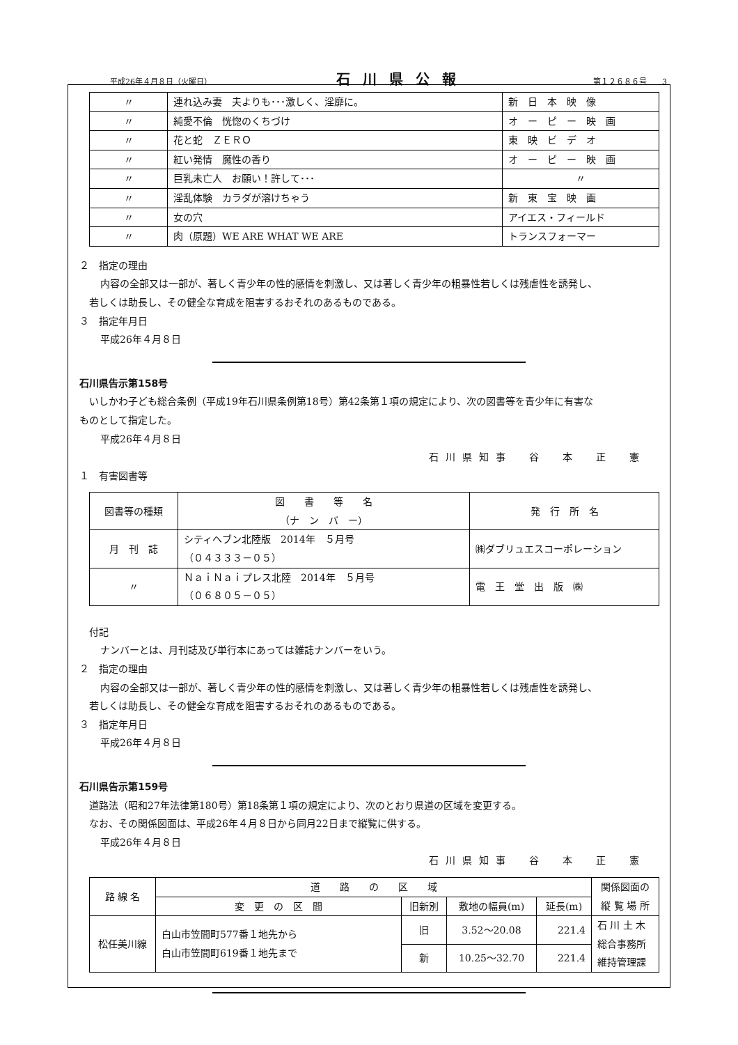平成26年４月８日（火曜日） 石川県公報 第１２６８６号　　3
| 〃 | 連れ込み妻 夫よりも･･･激しく、淫靡に。 | 新 日 本 映 像 |
| 〃 | 純愛不倫 恍惚のくちづけ | オ ー ピ ー 映 画 |
| 〃 | 花と蛇 ＺＥＲＯ | 東 映 ビ デ オ |
| 〃 | 紅い発情 魔性の香り | オ ー ピ ー 映 画 |
| 〃 | 巨乳未亡人 お願い！許して･･･ | 〃 |
| 〃 | 淫乱体験 カラダが溶けちゃう | 新 東 宝 映 画 |
| 〃 | 女の穴 | アイエス・フィールド |
| 〃 | 肉（原題）WE ARE WHAT WE ARE | トランスフォーマー |
２　指定の理由
内容の全部又は一部が、著しく青少年の性的感情を刺激し、又は著しく青少年の粗暴性若しくは残虐性を誘発し、
若しくは助長し、その健全な育成を阻害するおそれのあるものである。
３　指定年月日
平成26年４月８日
石川県告示第158号
いしかわ子ども総合条例（平成19年石川県条例第18号）第42条第１項の規定により、次の図書等を青少年に有害な
ものとして指定した。
平成26年４月８日
石川県知事　谷　本　正　憲
１　有害図書等
| 図書等の種類 | 図 書 等 名 （ナ ン バ ー） | 発 行 所 名 |
| 月 刊 誌 | シティヘブン北陸版 2014年 ５月号 （０４３３３－０５） | ㈱ダブリュエスコーポレーション |
| 〃 | ＮａｉＮａｉプレス北陸 2014年 ５月号 （０６８０５－０５） | 電 王 堂 出 版 ㈱ |
付記
ナンバーとは、月刊誌及び単行本にあっては雑誌ナンバーをいう。
２　指定の理由
内容の全部又は一部が、著しく青少年の性的感情を刺激し、又は著しく青少年の粗暴性若しくは残虐性を誘発し、
若しくは助長し、その健全な育成を阻害するおそれのあるものである。
３　指定年月日
平成26年４月８日
石川県告示第159号
道路法（昭和27年法律第180号）第18条第１項の規定により、次のとおり県道の区域を変更する。
なお、その関係図面は、平成26年４月８日から同月22日まで縦覧に供する。
平成26年４月８日
石川県知事　谷　本　正　憲
| 路 線 名 | 道 路 の 区 域 | | | | 関係図面の 縦 覧 場 所 |
| | 変 更 の 区 間 | 旧新別 | 敷地の幅員(m) | 延長(m) | |
| 松任美川線 | 白山市笠間町577番１地先から 白山市笠間町619番１地先まで | 旧 | 3.52～20.08 | 221.4 | 石 川 土 木 総合事務所 維持管理課 |
| | | 新 | 10.25～32.70 | 221.4 | |